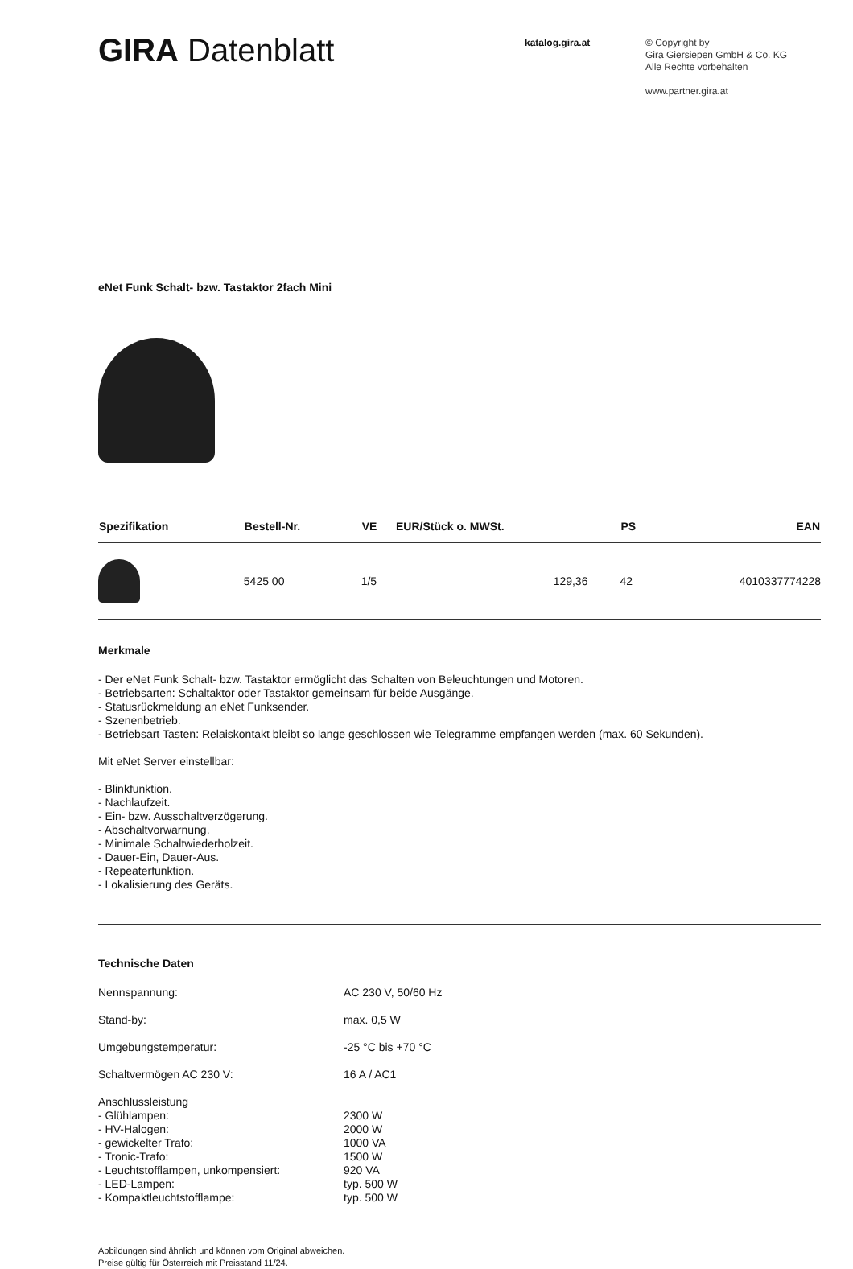GIRA Datenblatt
katalog.gira.at
© Copyright by
Gira Giersiepen GmbH & Co. KG
Alle Rechte vorbehalten
www.partner.gira.at
eNet Funk Schalt- bzw. Tastaktor 2fach Mini
| Spezifikation | Bestell-Nr. | VE | EUR/Stück o. MWSt. | PS | EAN |
| --- | --- | --- | --- | --- | --- |
| | 5425 00 | 1/5 | 129,36 | 42 | 4010337774228 |
Merkmale
- Der eNet Funk Schalt- bzw. Tastaktor ermöglicht das Schalten von Beleuchtungen und Motoren.
- Betriebsarten: Schaltaktor oder Tastaktor gemeinsam für beide Ausgänge.
- Statusrückmeldung an eNet Funksender.
- Szenenbetrieb.
- Betriebsart Tasten: Relaiskontakt bleibt so lange geschlossen wie Telegramme empfangen werden (max. 60 Sekunden).
Mit eNet Server einstellbar:
- Blinkfunktion.
- Nachlaufzeit.
- Ein- bzw. Ausschaltverzögerung.
- Abschaltvorwarnung.
- Minimale Schaltwiederholzeit.
- Dauer-Ein, Dauer-Aus.
- Repeaterfunktion.
- Lokalisierung des Geräts.
Technische Daten
Nennspannung:
AC 230 V, 50/60 Hz
Stand-by:
max. 0,5 W
Umgebungstemperatur:
-25 °C bis +70 °C
Schaltvermögen AC 230 V:
16 A / AC1
Anschlussleistung
- Glühlampen:
- HV-Halogen:
- gewickelter Trafo:
- Tronic-Trafo:
- Leuchtstofflampen, unkompensiert:
- LED-Lampen:
- Kompaktleuchtstofflampe:
2300 W
2000 W
1000 VA
1500 W
920 VA
typ. 500 W
typ. 500 W
Abbildungen sind ähnlich und können vom Original abweichen.
Preise gültig für Österreich mit Preisstand 11/24.